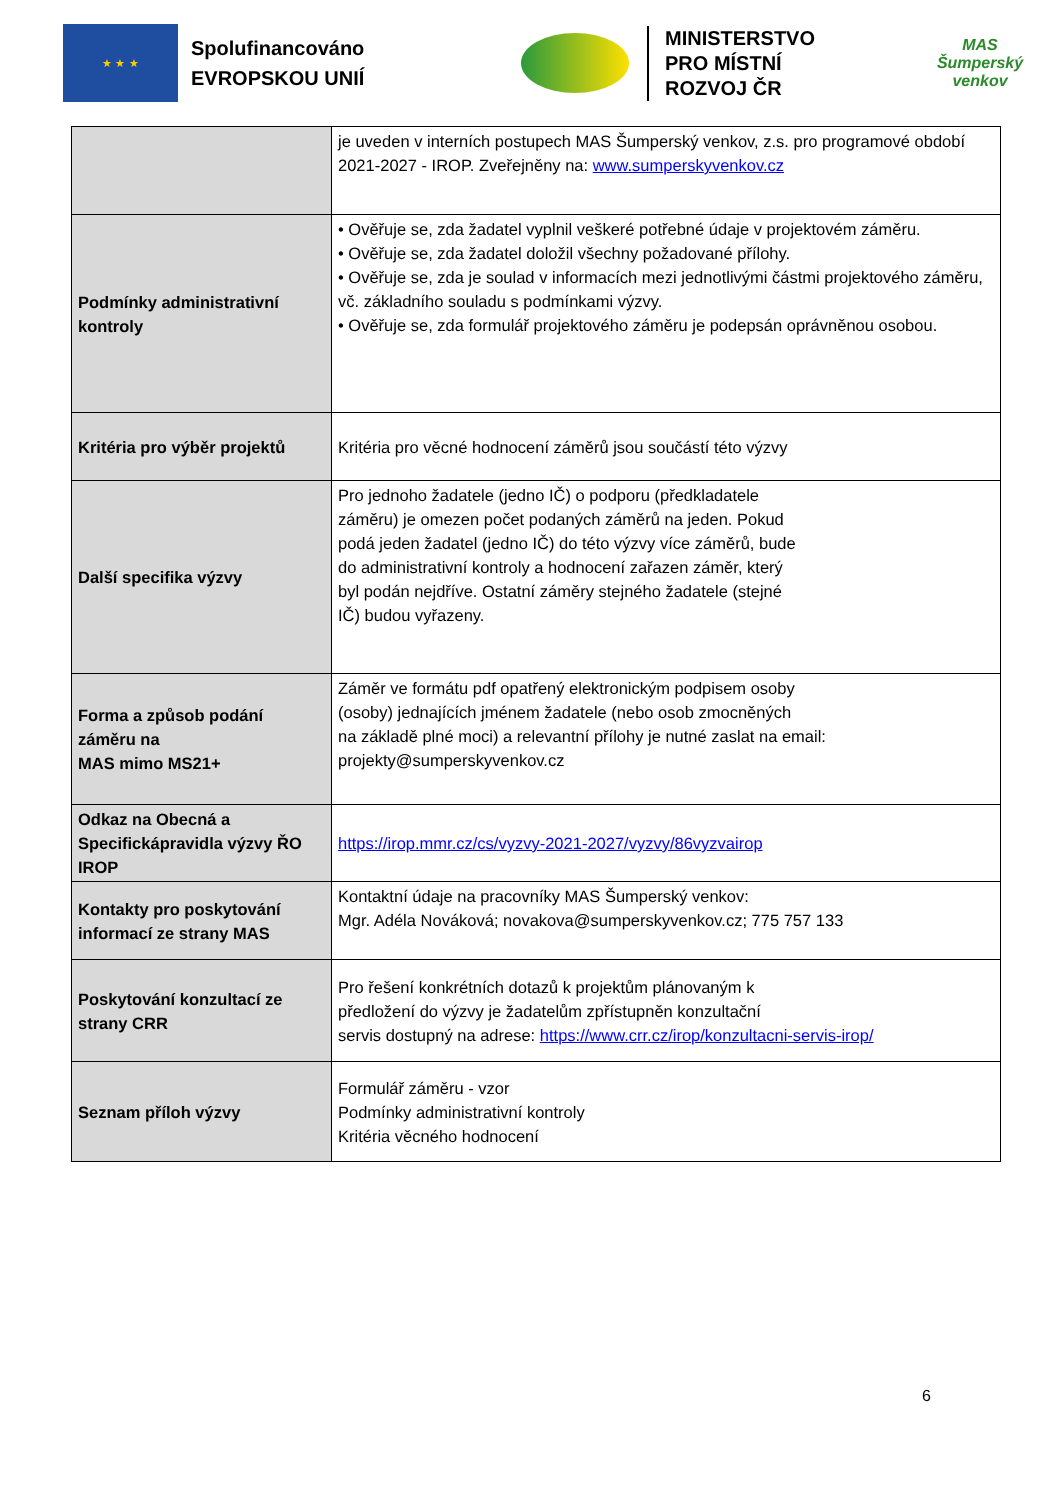★ ★ ★
Spolufinancováno EVROPSKOU UNIÍ
MINISTERSTVO
PRO MÍSTNÍ
ROZVOJ ČR
MAS Šumperský venkov
| | je uveden v interních postupech MAS Šumperský venkov, z.s. pro programové období 2021-2027 - IROP. Zveřejněny na: www.sumperskyvenkov.cz |
| Podmínky administrativní kontroly | • Ověřuje se, zda žadatel vyplnil veškeré potřebné údaje v projektovém záměru. • Ověřuje se, zda žadatel doložil všechny požadované přílohy. • Ověřuje se, zda je soulad v informacích mezi jednotlivými částmi projektového záměru, vč. základního souladu s podmínkami výzvy. • Ověřuje se, zda formulář projektového záměru je podepsán oprávněnou osobou. |
| Kritéria pro výběr projektů | Kritéria pro věcné hodnocení záměrů jsou součástí této výzvy |
| Další specifika výzvy | Pro jednoho žadatele (jedno IČ) o podporu (předkladatele záměru) je omezen počet podaných záměrů na jeden. Pokud podá jeden žadatel (jedno IČ) do této výzvy více záměrů, bude do administrativní kontroly a hodnocení zařazen záměr, který byl podán nejdříve. Ostatní záměry stejného žadatele (stejné IČ) budou vyřazeny. |
| Forma a způsob podání záměru na MAS mimo MS21+ | Záměr ve formátu pdf opatřený elektronickým podpisem osoby (osoby) jednajících jménem žadatele (nebo osob zmocněných na základě plné moci) a relevantní přílohy je nutné zaslat na email: projekty@sumperskyvenkov.cz |
| Odkaz na Obecná a Specifickápravidla výzvy ŘO IROP | https://irop.mmr.cz/cs/vyzvy-2021-2027/vyzvy/86vyzvairop |
| Kontakty pro poskytování informací ze strany MAS | Kontaktní údaje na pracovníky MAS Šumperský venkov: Mgr. Adéla Nováková; novakova@sumperskyvenkov.cz; 775 757 133 |
| Poskytování konzultací ze strany CRR | Pro řešení konkrétních dotazů k projektům plánovaným k předložení do výzvy je žadatelům zpřístupněn konzultační servis dostupný na adrese: https://www.crr.cz/irop/konzultacni-servis-irop/ |
| Seznam příloh výzvy | Formulář záměru - vzor Podmínky administrativní kontroly Kritéria věcného hodnocení |
6